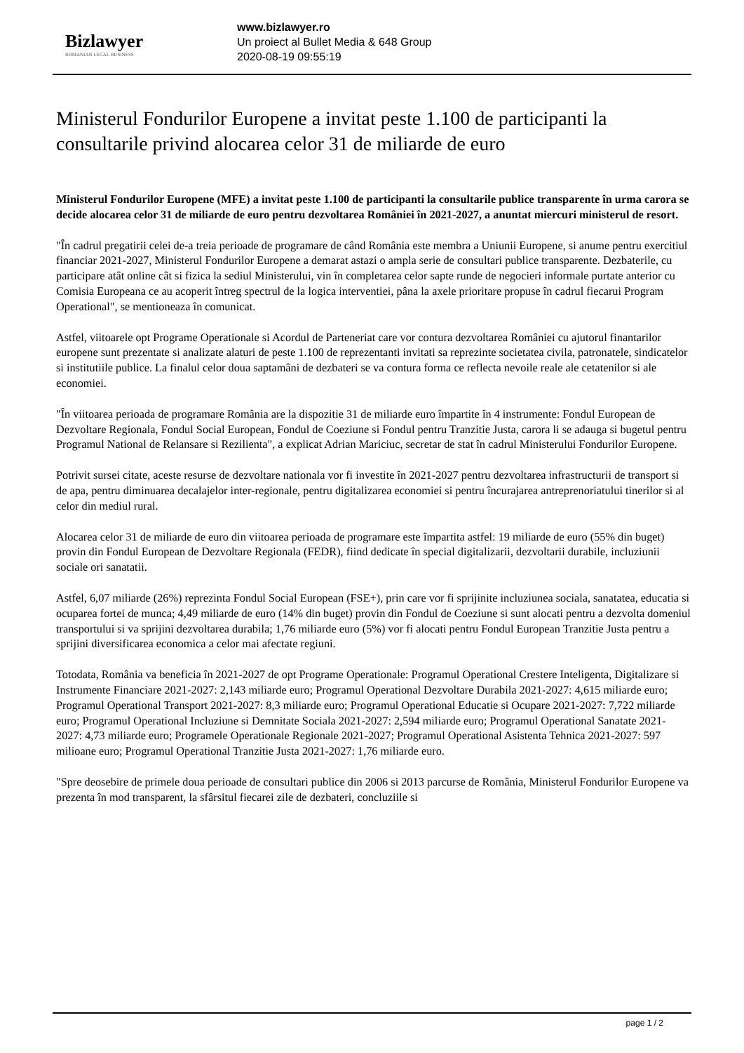Bizlawyer
ROMANIAN LEGAL BUSINESS
www.bizlawyer.ro
Un proiect al Bullet Media & 648 Group
2020-08-19 09:55:19
Ministerul Fondurilor Europene a invitat peste 1.100 de participanti la consultarile privind alocarea celor 31 de miliarde de euro
Ministerul Fondurilor Europene (MFE) a invitat peste 1.100 de participanti la consultarile publice transparente în urma carora se decide alocarea celor 31 de miliarde de euro pentru dezvoltarea României în 2021-2027, a anuntat miercuri ministerul de resort.
"În cadrul pregatirii celei de-a treia perioade de programare de când România este membra a Uniunii Europene, si anume pentru exercitiul financiar 2021-2027, Ministerul Fondurilor Europene a demarat astazi o ampla serie de consultari publice transparente. Dezbaterile, cu participare atât online cât si fizica la sediul Ministerului, vin în completarea celor sapte runde de negocieri informale purtate anterior cu Comisia Europeana ce au acoperit întreg spectrul de la logica interventiei, pâna la axele prioritare propuse în cadrul fiecarui Program Operational", se mentioneaza în comunicat.
Astfel, viitoarele opt Programe Operationale si Acordul de Parteneriat care vor contura dezvoltarea României cu ajutorul finantarilor europene sunt prezentate si analizate alaturi de peste 1.100 de reprezentanti invitati sa reprezinte societatea civila, patronatele, sindicatelor si institutiile publice. La finalul celor doua saptamâni de dezbateri se va contura forma ce reflecta nevoile reale ale cetatenilor si ale economiei.
"În viitoarea perioada de programare România are la dispozitie 31 de miliarde euro împartite în 4 instrumente: Fondul European de Dezvoltare Regionala, Fondul Social European, Fondul de Coeziune si Fondul pentru Tranzitie Justa, carora li se adauga si bugetul pentru Programul National de Relansare si Rezilienta", a explicat Adrian Mariciuc, secretar de stat în cadrul Ministerului Fondurilor Europene.
Potrivit sursei citate, aceste resurse de dezvoltare nationala vor fi investite în 2021-2027 pentru dezvoltarea infrastructurii de transport si de apa, pentru diminuarea decalajelor inter-regionale, pentru digitalizarea economiei si pentru încurajarea antreprenoriatului tinerilor si al celor din mediul rural.
Alocarea celor 31 de miliarde de euro din viitoarea perioada de programare este împartita astfel: 19 miliarde de euro (55% din buget) provin din Fondul European de Dezvoltare Regionala (FEDR), fiind dedicate în special digitalizarii, dezvoltarii durabile, incluziunii sociale ori sanatatii.
Astfel, 6,07 miliarde (26%) reprezinta Fondul Social European (FSE+), prin care vor fi sprijinite incluziunea sociala, sanatatea, educatia si ocuparea fortei de munca; 4,49 miliarde de euro (14% din buget) provin din Fondul de Coeziune si sunt alocati pentru a dezvolta domeniul transportului si va sprijini dezvoltarea durabila; 1,76 miliarde euro (5%) vor fi alocati pentru Fondul European Tranzitie Justa pentru a sprijini diversificarea economica a celor mai afectate regiuni.
Totodata, România va beneficia în 2021-2027 de opt Programe Operationale: Programul Operational Crestere Inteligenta, Digitalizare si Instrumente Financiare 2021-2027: 2,143 miliarde euro; Programul Operational Dezvoltare Durabila 2021-2027: 4,615 miliarde euro; Programul Operational Transport 2021-2027: 8,3 miliarde euro; Programul Operational Educatie si Ocupare 2021-2027: 7,722 miliarde euro; Programul Operational Incluziune si Demnitate Sociala 2021-2027: 2,594 miliarde euro; Programul Operational Sanatate 2021-2027: 4,73 miliarde euro; Programele Operationale Regionale 2021-2027; Programul Operational Asistenta Tehnica 2021-2027: 597 milioane euro; Programul Operational Tranzitie Justa 2021-2027: 1,76 miliarde euro.
"Spre deosebire de primele doua perioade de consultari publice din 2006 si 2013 parcurse de România, Ministerul Fondurilor Europene va prezenta în mod transparent, la sfârsitul fiecarei zile de dezbateri, concluziile si
page 1 / 2